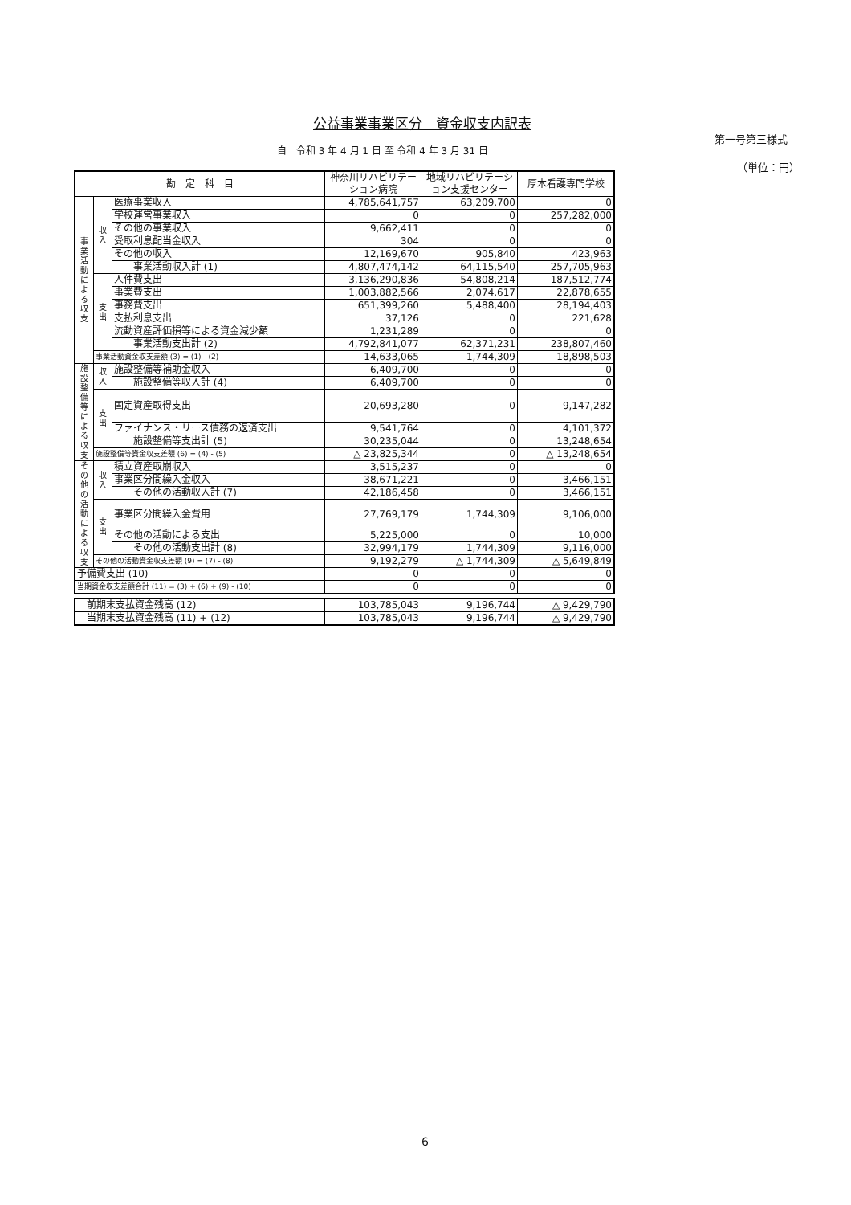公益事業事業区分　資金収支内訳表
第一号第三様式
自　令和 3 年 4 月 1 日 至 令和 4 年 3 月 31 日
（単位：円）
| 勘 定 科 目 | | | 神奈川リハビリテーション病院 | 地域リハビリテーション支援センター | 厚木看護専門学校 |
| --- | --- | --- | --- | --- | --- |
| 事業活動による収支 | 収入 | 医療事業収入 | 4,785,641,757 | 63,209,700 | 0 |
| | | 学校運営事業収入 | 0 | 0 | 257,282,000 |
| | | その他の事業収入 | 9,662,411 | 0 | 0 |
| | | 受取利息配当金収入 | 304 | 0 | 0 |
| | | その他の収入 | 12,169,670 | 905,840 | 423,963 |
| | | 事業活動収入計 (1) | 4,807,474,142 | 64,115,540 | 257,705,963 |
| | 支出 | 人件費支出 | 3,136,290,836 | 54,808,214 | 187,512,774 |
| | | 事業費支出 | 1,003,882,566 | 2,074,617 | 22,878,655 |
| | | 事務費支出 | 651,399,260 | 5,488,400 | 28,194,403 |
| | | 支払利息支出 | 37,126 | 0 | 221,628 |
| | | 流動資産評価損等による資金減少額 | 1,231,289 | 0 | 0 |
| | | 事業活動支出計 (2) | 4,792,841,077 | 62,371,231 | 238,807,460 |
| | 事業活動資金収支差額 (3) = (1) - (2) | | 14,633,065 | 1,744,309 | 18,898,503 |
| 施設整備等による収支 | 収入 | 施設整備等補助金収入 | 6,409,700 | 0 | 0 |
| | | 施設整備等収入計 (4) | 6,409,700 | 0 | 0 |
| | 支出 | 固定資産取得支出 | 20,693,280 | 0 | 9,147,282 |
| | | ファイナンス・リース債務の返済支出 | 9,541,764 | 0 | 4,101,372 |
| | | 施設整備等支出計 (5) | 30,235,044 | 0 | 13,248,654 |
| | 施設整備等資金収支差額 (6) = (4) - (5) | | △ 23,825,344 | 0 | △ 13,248,654 |
| その他の活動による収支 | 収入 | 積立資産取崩収入 | 3,515,237 | 0 | 0 |
| | | 事業区分間繰入金収入 | 38,671,221 | 0 | 3,466,151 |
| | | その他の活動収入計 (7) | 42,186,458 | 0 | 3,466,151 |
| | 支出 | 事業区分間繰入金費用 | 27,769,179 | 1,744,309 | 9,106,000 |
| | | その他の活動による支出 | 5,225,000 | 0 | 10,000 |
| | | その他の活動支出計 (8) | 32,994,179 | 1,744,309 | 9,116,000 |
| | その他の活動資金収支差額 (9) = (7) - (8) | | 9,192,279 | △ 1,744,309 | △ 5,649,849 |
| 予備費支出 (10) | | | 0 | 0 | 0 |
| 当期資金収支差額合計 (11) = (3) + (6) + (9) - (10) | | | 0 | 0 | 0 |
| 前期末支払資金残高 (12) | 103,785,043 | 9,196,744 | △ 9,429,790 |
| 当期末支払資金残高 (11) + (12) | 103,785,043 | 9,196,744 | △ 9,429,790 |
6